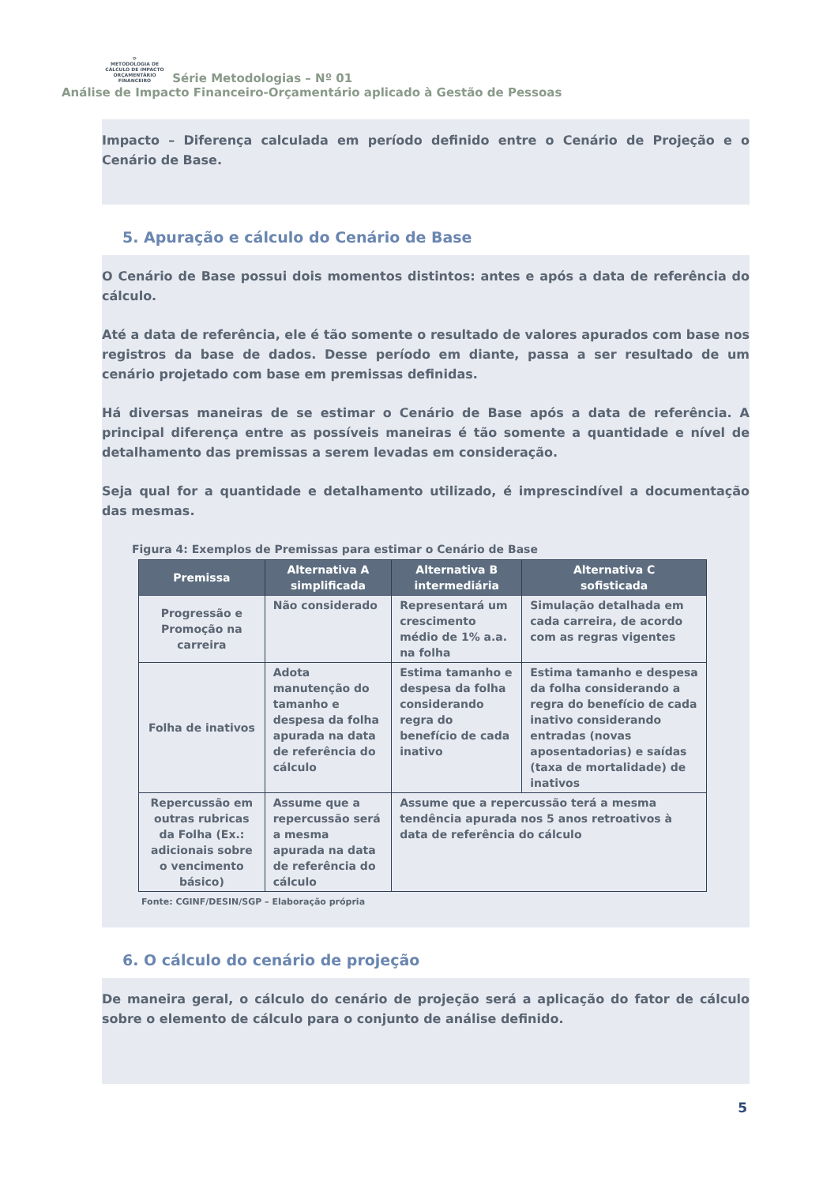⟳
METODOLOGIA DE CÁLCULO DE IMPACTO
ORÇAMENTÁRIO FINANCEIRO Série Metodologias – Nº 01
Análise de Impacto Financeiro-Orçamentário aplicado à Gestão de Pessoas
Impacto – Diferença calculada em período definido entre o Cenário de Projeção e o Cenário de Base.
5. Apuração e cálculo do Cenário de Base
O Cenário de Base possui dois momentos distintos: antes e após a data de referência do cálculo.
Até a data de referência, ele é tão somente o resultado de valores apurados com base nos registros da base de dados. Desse período em diante, passa a ser resultado de um cenário projetado com base em premissas definidas.
Há diversas maneiras de se estimar o Cenário de Base após a data de referência. A principal diferença entre as possíveis maneiras é tão somente a quantidade e nível de detalhamento das premissas a serem levadas em consideração.
Seja qual for a quantidade e detalhamento utilizado, é imprescindível a documentação das mesmas.
Figura 4: Exemplos de Premissas para estimar o Cenário de Base
| Premissa | Alternativa A simplificada | Alternativa B intermediária | Alternativa C sofisticada |
| --- | --- | --- | --- |
| Progressão e Promoção na carreira | Não considerado | Representará um crescimento médio de 1% a.a. na folha | Simulação detalhada em cada carreira, de acordo com as regras vigentes |
| Folha de inativos | Adota manutenção do tamanho e despesa da folha apurada na data de referência do cálculo | Estima tamanho e despesa da folha considerando regra do benefício de cada inativo | Estima tamanho e despesa da folha considerando a regra do benefício de cada inativo considerando entradas (novas aposentadorias) e saídas (taxa de mortalidade) de inativos |
| Repercussão em outras rubricas da Folha (Ex.: adicionais sobre o vencimento básico) | Assume que a repercussão será a mesma apurada na data de referência do cálculo | Assume que a repercussão terá a mesma tendência apurada nos 5 anos retroativos à data de referência do cálculo | |
Fonte: CGINF/DESIN/SGP – Elaboração própria
6. O cálculo do cenário de projeção
De maneira geral, o cálculo do cenário de projeção será a aplicação do fator de cálculo sobre o elemento de cálculo para o conjunto de análise definido.
5